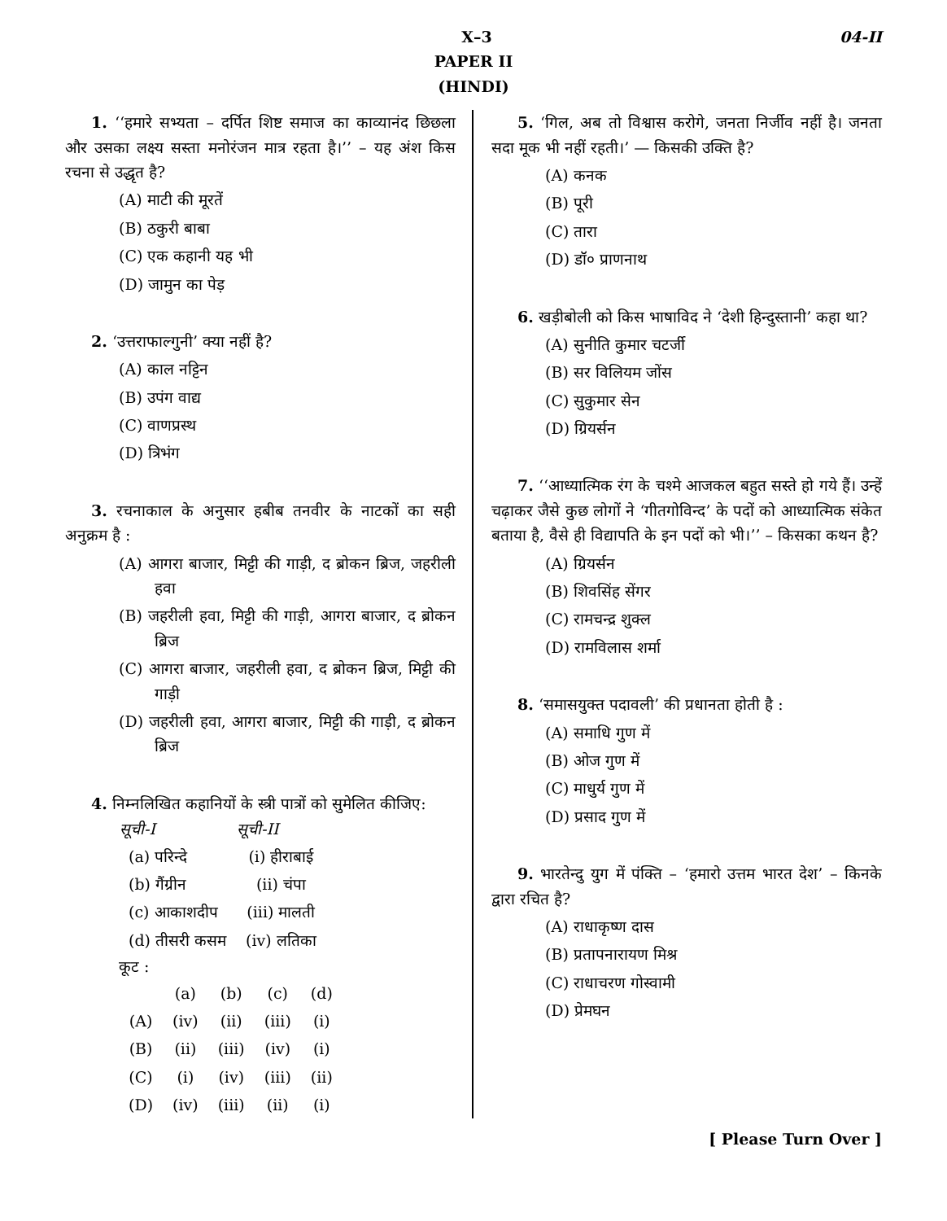X–3 04-II
PAPER II
(HINDI)
1. ‘‘हमारे सभ्यता – दर्पित शिष्ट समाज का काव्यानंद छिछला और उसका लक्ष्य सस्ता मनोरंजन मात्र रहता है।’’ – यह अंश किस रचना से उद्धृत है?
(A) माटी की मूरतें
(B) ठकुरी बाबा
(C) एक कहानी यह भी
(D) जामुन का पेड़
2. ‘उत्तराफाल्गुनी’ क्या नहीं है?
(A) काल नट्टिन
(B) उपंग वाद्य
(C) वाणप्रस्थ
(D) त्रिभंग
3. रचनाकाल के अनुसार हबीब तनवीर के नाटकों का सही अनुक्रम है :
(A) आगरा बाजार, मिट्टी की गाड़ी, द ब्रोकन ब्रिज, जहरीली हवा
(B) जहरीली हवा, मिट्टी की गाड़ी, आगरा बाजार, द ब्रोकन ब्रिज
(C) आगरा बाजार, जहरीली हवा, द ब्रोकन ब्रिज, मिट्टी की गाड़ी
(D) जहरीली हवा, आगरा बाजार, मिट्टी की गाड़ी, द ब्रोकन ब्रिज
4. निम्नलिखित कहानियों के स्त्री पात्रों को सुमेलित कीजिए:
| सूची-I | सूची-II |
| --- | --- |
| (a) परिन्दे | (i) हीराबाई |
| (b) गैंग्रीन | (ii) चंपा |
| (c) आकाशदीप | (iii) मालती |
| (d) तीसरी कसम | (iv) लतिका |
कूट :
| | (a) | (b) | (c) | (d) |
| (A) | (iv) | (ii) | (iii) | (i) |
| (B) | (ii) | (iii) | (iv) | (i) |
| (C) | (i) | (iv) | (iii) | (ii) |
| (D) | (iv) | (iii) | (ii) | (i) |
5. ‘गिल, अब तो विश्वास करोगे, जनता निर्जीव नहीं है। जनता सदा मूक भी नहीं रहती।’ — किसकी उक्ति है?
(A) कनक
(B) पूरी
(C) तारा
(D) डॉ० प्राणनाथ
6. खड़ीबोली को किस भाषाविद ने ‘देशी हिन्दुस्तानी’ कहा था?
(A) सुनीति कुमार चटर्जी
(B) सर विलियम जोंस
(C) सुकुमार सेन
(D) ग्रियर्सन
7. ‘‘आध्यात्मिक रंग के चश्मे आजकल बहुत सस्ते हो गये हैं। उन्हें चढ़ाकर जैसे कुछ लोगों ने ‘गीतगोविन्द’ के पदों को आध्यात्मिक संकेत बताया है, वैसे ही विद्यापति के इन पदों को भी।’’ – किसका कथन है?
(A) ग्रियर्सन
(B) शिवसिंह सेंगर
(C) रामचन्द्र शुक्ल
(D) रामविलास शर्मा
8. ‘समासयुक्त पदावली’ की प्रधानता होती है :
(A) समाधि गुण में
(B) ओज गुण में
(C) माधुर्य गुण में
(D) प्रसाद गुण में
9. भारतेन्दु युग में पंक्ति – ‘हमारो उत्तम भारत देश’ – किनके द्वारा रचित है?
(A) राधाकृष्ण दास
(B) प्रतापनारायण मिश्र
(C) राधाचरण गोस्वामी
(D) प्रेमघन
[ Please Turn Over ]